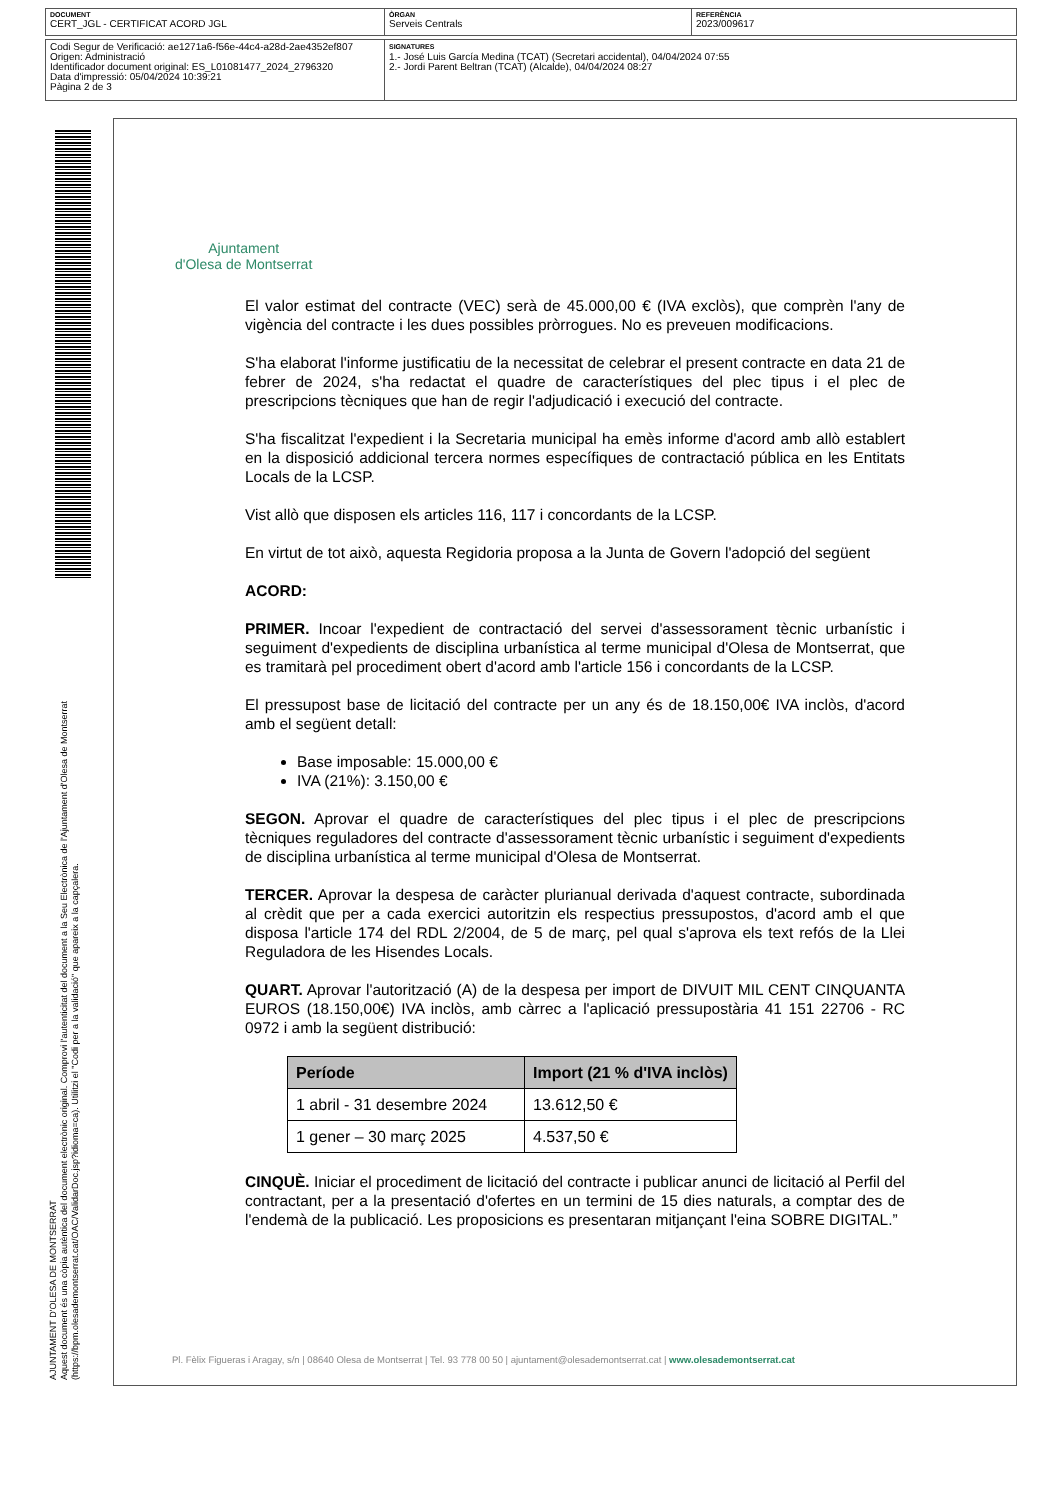DOCUMENT
CERT_JGL - CERTIFICAT ACORD JGL
ÒRGAN
Serveis Centrals
REFERÈNCIA
2023/009617
Codi Segur de Verificació: ae1271a6-f56e-44c4-a28d-2ae4352ef807
Origen: Administració
Identificador document original: ES_L01081477_2024_2796320
Data d'impressió: 05/04/2024 10:39:21
Pàgina 2 de 3
SIGNATURES
1.- José Luis García Medina (TCAT) (Secretari accidental), 04/04/2024 07:55
2.- Jordi Parent Beltran (TCAT) (Alcalde), 04/04/2024 08:27
AJUNTAMENT D'OLESA DE MONTSERRAT
Aquest document és una còpia autèntica del document electrònic original. Comprovi l'autenticitat del document a la Seu Electrònica de l'Ajuntament d'Olesa de Montserrat (https://bpm.olesademontserrat.cat/OAC/ValidarDoc.jsp?idioma=ca). Utilitzi el "Codi per a la validació" que apareix a la capçalera.
Ajuntament
d'Olesa de Montserrat
El valor estimat del contracte (VEC) serà de 45.000,00 € (IVA exclòs), que comprèn l'any de vigència del contracte i les dues possibles pròrrogues. No es preveuen modificacions.
S'ha elaborat l'informe justificatiu de la necessitat de celebrar el present contracte en data 21 de febrer de 2024, s'ha redactat el quadre de característiques del plec tipus i el plec de prescripcions tècniques que han de regir l'adjudicació i execució del contracte.
S'ha fiscalitzat l'expedient i la Secretaria municipal ha emès informe d'acord amb allò establert en la disposició addicional tercera normes específiques de contractació pública en les Entitats Locals de la LCSP.
Vist allò que disposen els articles 116, 117 i concordants de la LCSP.
En virtut de tot això, aquesta Regidoria proposa a la Junta de Govern l'adopció del següent
ACORD:
PRIMER. Incoar l'expedient de contractació del servei d'assessorament tècnic urbanístic i seguiment d'expedients de disciplina urbanística al terme municipal d'Olesa de Montserrat, que es tramitarà pel procediment obert d'acord amb l'article 156 i concordants de la LCSP.
El pressupost base de licitació del contracte per un any és de 18.150,00€ IVA inclòs, d'acord amb el següent detall:
Base imposable: 15.000,00 €
IVA (21%): 3.150,00 €
SEGON. Aprovar el quadre de característiques del plec tipus i el plec de prescripcions tècniques reguladores del contracte d'assessorament tècnic urbanístic i seguiment d'expedients de disciplina urbanística al terme municipal d'Olesa de Montserrat.
TERCER. Aprovar la despesa de caràcter plurianual derivada d'aquest contracte, subordinada al crèdit que per a cada exercici autoritzin els respectius pressupostos, d'acord amb el que disposa l'article 174 del RDL 2/2004, de 5 de març, pel qual s'aprova els text refós de la Llei Reguladora de les Hisendes Locals.
QUART. Aprovar l'autorització (A) de la despesa per import de DIVUIT MIL CENT CINQUANTA EUROS (18.150,00€) IVA inclòs, amb càrrec a l'aplicació pressupostària 41 151 22706 - RC 0972 i amb la següent distribució:
| Període | Import (21 % d'IVA inclòs) |
| --- | --- |
| 1 abril - 31 desembre 2024 | 13.612,50 € |
| 1 gener – 30 març 2025 | 4.537,50 € |
CINQUÈ. Iniciar el procediment de licitació del contracte i publicar anunci de licitació al Perfil del contractant, per a la presentació d'ofertes en un termini de 15 dies naturals, a comptar des de l'endemà de la publicació. Les proposicions es presentaran mitjançant l'eina SOBRE DIGITAL.”
Pl. Fèlix Figueras i Aragay, s/n | 08640 Olesa de Montserrat | Tel. 93 778 00 50 | ajuntament@olesademontserrat.cat | www.olesademontserrat.cat